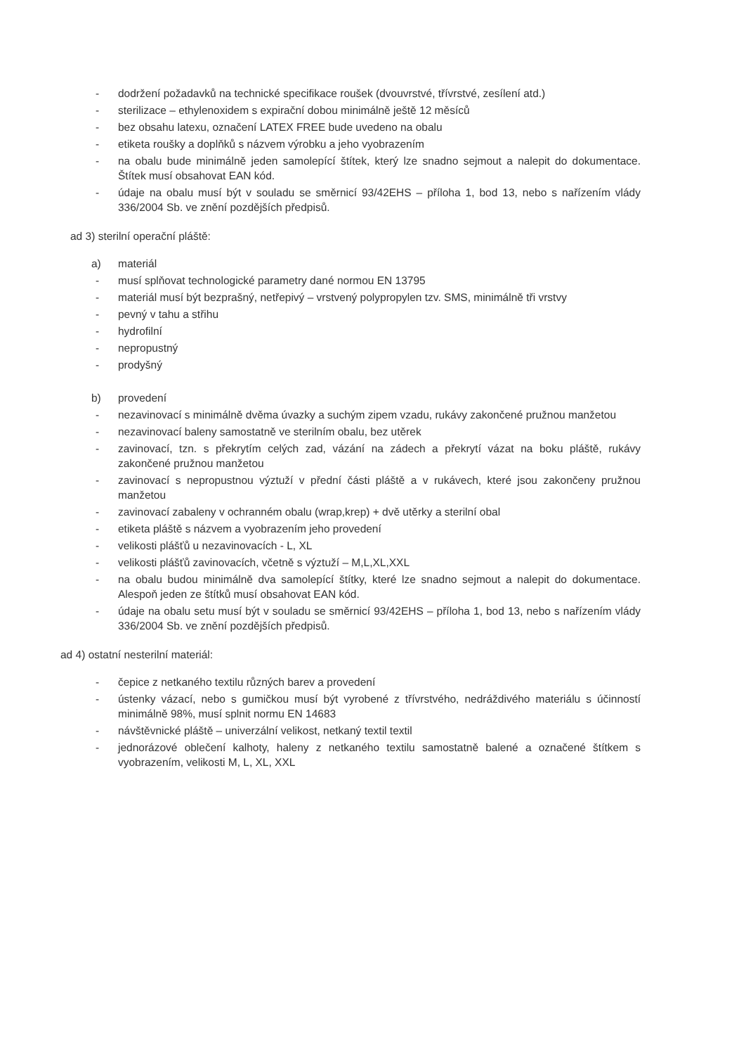- dodržení požadavků na technické specifikace roušek (dvouvrstvé, třívrstvé, zesílení atd.)
- sterilizace – ethylenoxidem s expirační dobou minimálně ještě 12 měsíců
- bez obsahu latexu, označení LATEX FREE bude uvedeno na obalu
- etiketa roušky a doplňků s názvem výrobku a jeho vyobrazením
- na obalu bude minimálně jeden samolepící štítek, který lze snadno sejmout a nalepit do dokumentace. Štítek musí obsahovat EAN kód.
- údaje na obalu musí být v souladu se směrnicí 93/42EHS – příloha 1, bod 13, nebo s nařízením vlády 336/2004 Sb. ve znění pozdějších předpisů.
ad 3) sterilní operační pláště:
a) materiál
- musí splňovat technologické parametry dané normou EN 13795
- materiál musí být bezprašný, netřepivý – vrstvený polypropylen tzv. SMS, minimálně tři vrstvy
- pevný v tahu a střihu
- hydrofilní
- nepropustný
- prodyšný
b) provedení
- nezavinovací s minimálně dvěma úvazky a suchým zipem vzadu, rukávy zakončené pružnou manžetou
- nezavinovací baleny samostatně ve sterilním obalu, bez utěrek
- zavinovací, tzn. s překrytím celých zad, vázání na zádech a překrytí vázat na boku pláště, rukávy zakončené pružnou manžetou
- zavinovací s nepropustnou výztuží v přední části pláště a v rukávech, které jsou zakončeny pružnou manžetou
- zavinovací zabaleny v ochranném obalu (wrap,krep) + dvě utěrky a sterilní obal
- etiketa pláště s názvem a vyobrazením jeho provedení
- velikosti plášťů u nezavinovacích - L, XL
- velikosti plášťů zavinovacích, včetně s výztuží – M,L,XL,XXL
- na obalu budou minimálně dva samolepící štítky, které lze snadno sejmout a nalepit do dokumentace. Alespoň jeden ze štítků musí obsahovat EAN kód.
- údaje na obalu setu musí být v souladu se směrnicí 93/42EHS – příloha 1, bod 13, nebo s nařízením vlády 336/2004 Sb. ve znění pozdějších předpisů.
ad 4) ostatní nesterilní materiál:
- čepice z netkaného textilu různých barev a provedení
- ústenky vázací, nebo s gumičkou musí být vyrobené z třívrstvého, nedráždivého materiálu s účinností minimálně 98%, musí splnit normu EN 14683
- návštěvnické pláště – univerzální velikost, netkaný textil textil
- jednorázové oblečení kalhoty, haleny z netkaného textilu samostatně balené a označené štítkem s vyobrazením, velikosti M, L, XL, XXL